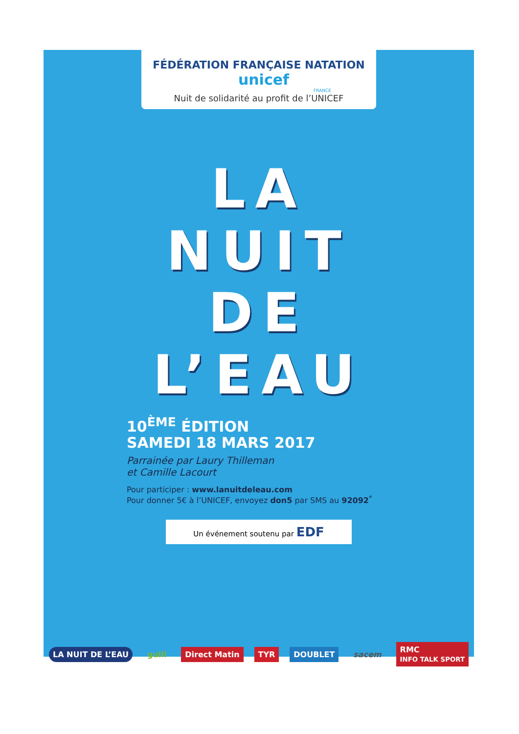FÉDÉRATION FRANÇAISE NATATION unicef
FRANCE
Nuit de solidarité au profit de l’UNICEF
LA
NUIT
DE
L’EAU
10<sup>ÈME</sup> ÉDITION
SAMEDI 18 MARS 2017
Parrainée par Laury Thilleman
et Camille Lacourt
Pour participer : www.lanuitdeleau.com
Pour donner 5€ à l’UNICEF, envoyez don5 par SMS au 92092<sup>*</sup>
Un événement soutenu par EDF
LA NUIT DE L’EAU gulli Direct Matin TYR DOUBLET sacem RMC
INFO TALK SPORT